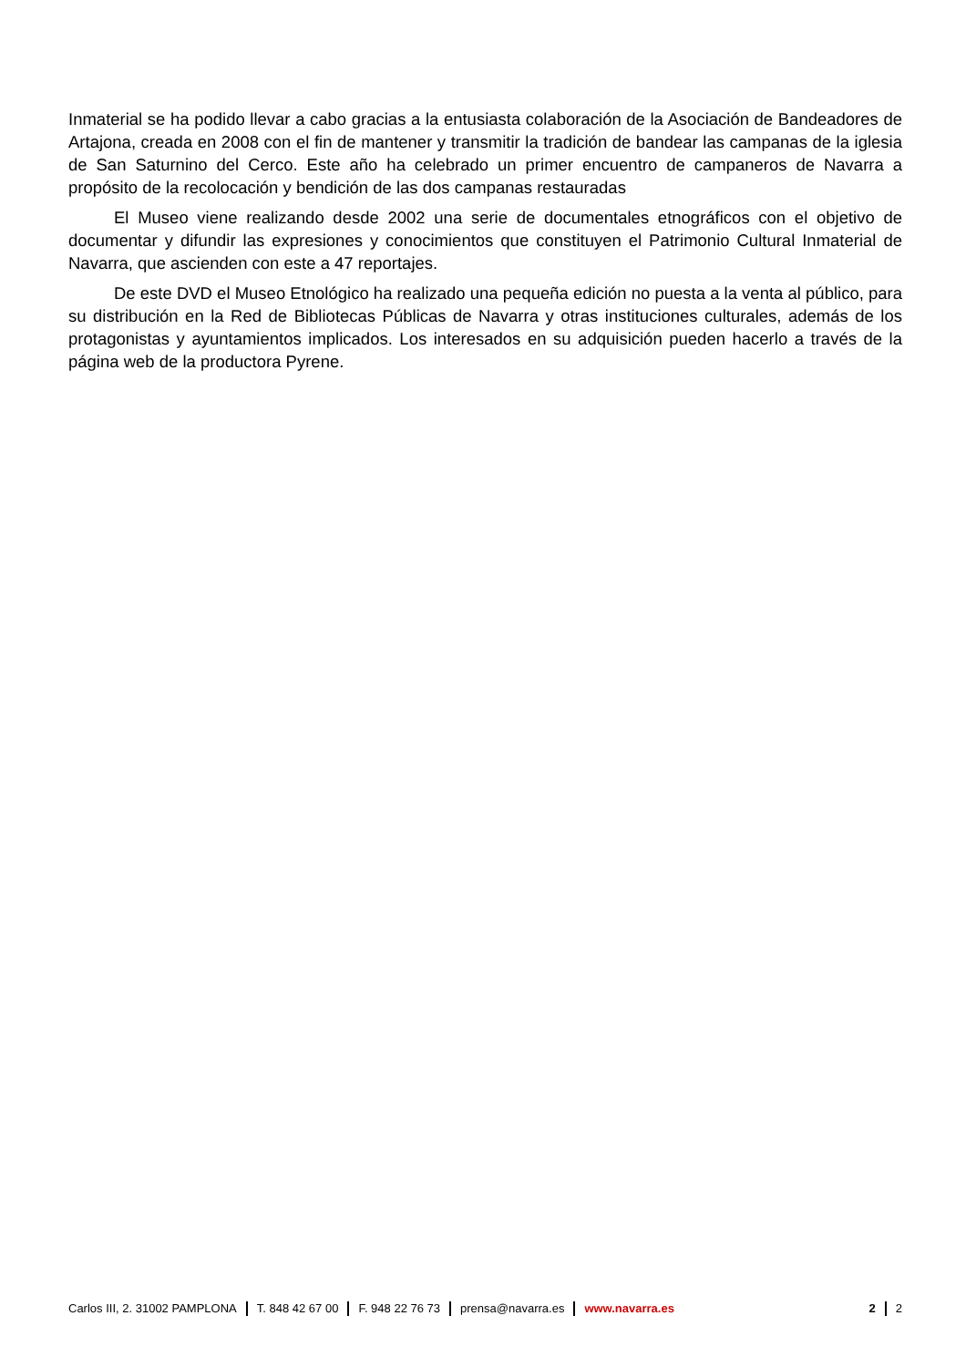Inmaterial se ha podido llevar a cabo gracias a la entusiasta colaboración de la Asociación de Bandeadores de Artajona, creada en 2008 con el fin de mantener y transmitir la tradición de bandear las campanas de la iglesia de San Saturnino del Cerco. Este año ha celebrado un primer encuentro de campaneros de Navarra a propósito de la recolocación y bendición de las dos campanas restauradas
El Museo viene realizando desde 2002 una serie de documentales etnográficos con el objetivo de documentar y difundir las expresiones y conocimientos que constituyen el Patrimonio Cultural Inmaterial de Navarra, que ascienden con este a 47 reportajes.
De este DVD el Museo Etnológico ha realizado una pequeña edición no puesta a la venta al público, para su distribución en la Red de Bibliotecas Públicas de Navarra y otras instituciones culturales, además de los protagonistas y ayuntamientos implicados. Los interesados en su adquisición pueden hacerlo a través de la página web de la productora Pyrene.
Carlos III, 2. 31002 PAMPLONA T. 848 42 67 00 F. 948 22 76 73 prensa@navarra.es www.navarra.es 2 2